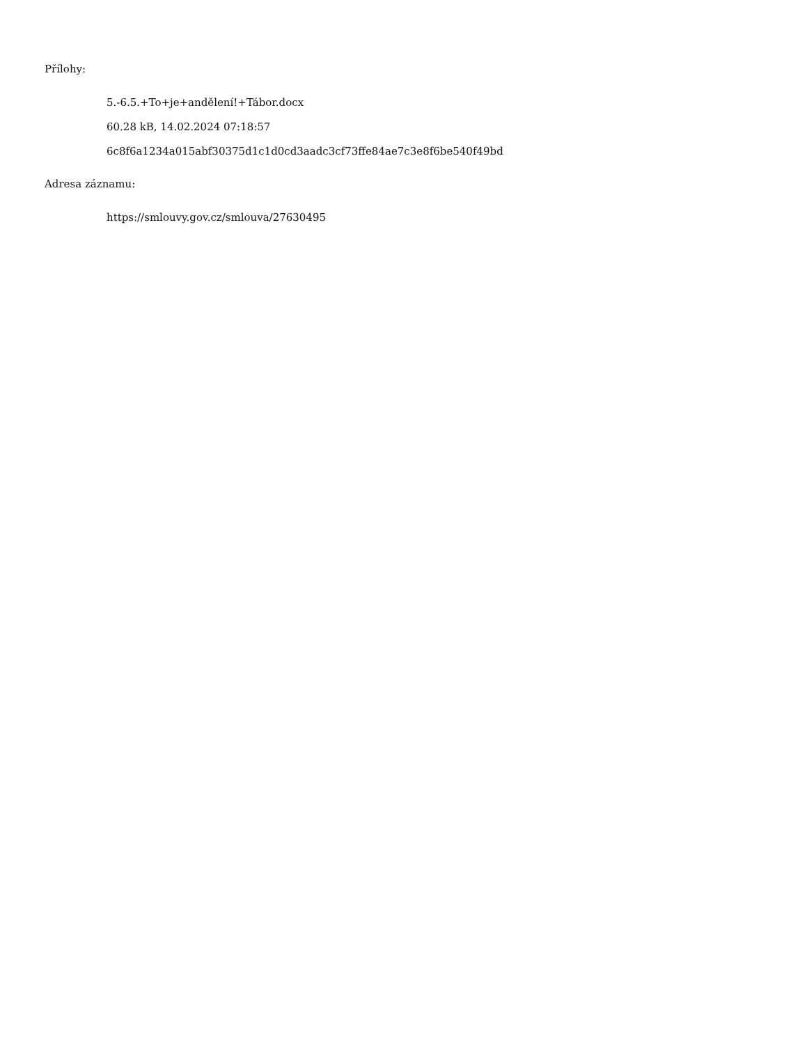Přílohy:
5.-6.5.+To+je+andělení!+Tábor.docx
60.28 kB, 14.02.2024 07:18:57
6c8f6a1234a015abf30375d1c1d0cd3aadc3cf73ffe84ae7c3e8f6be540f49bd
Adresa záznamu:
https://smlouvy.gov.cz/smlouva/27630495